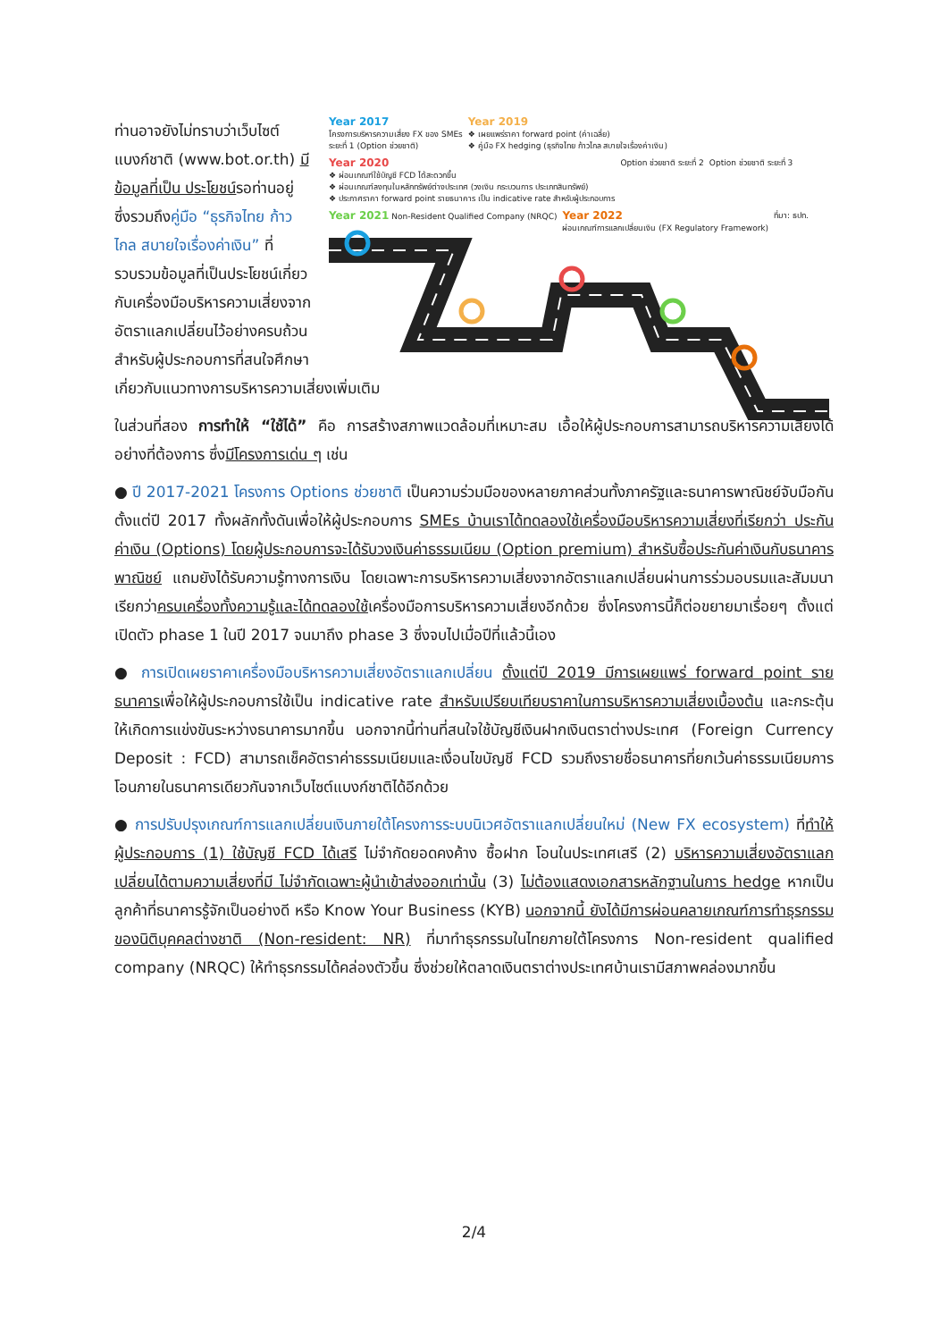ท่านอาจยังไม่ทราบว่าเว็บไซต์แบงก์ชาติ (www.bot.or.th) มีข้อมูลที่เป็น ประโยชน์รอท่านอยู่ ซึ่งรวมถึงคู่มือ “ธุรกิจไทย ก้าวไกล สบายใจเรื่องค่าเงิน” ที่รวบรวมข้อมูลที่เป็นประโยชน์เกี่ยวกับเครื่องมือบริหารความเสี่ยงจากอัตราแลกเปลี่ยนไว้อย่างครบถ้วนสำหรับผู้ประกอบการที่สนใจศึกษา
Year 2017
โครงการบริหารความเสี่ยง FX ของ SMEs
ระยะที่ 1 (Option ช่วยชาติ)
Year 2019
❖ เผยแพร่ราคา forward point (ค่าเฉลี่ย)
❖ คู่มือ FX hedging (ธุรกิจไทย ก้าวไกล สบายใจเรื่องค่าเงิน)
Year 2020
❖ ผ่อนเกณฑ์ใช้บัญชี FCD ได้สะดวกขึ้น
❖ ผ่อนเกณฑ์ลงทุนในหลักทรัพย์ต่างประเทศ (วงเงิน กระบวนการ ประเภทสินทรัพย์)
❖ ประกาศราคา forward point รายธนาคาร เป็น indicative rate สำหรับผู้ประกอบการ
Option ช่วยชาติ ระยะที่ 2
Option ช่วยชาติ ระยะที่ 3
Year 2021 Non-Resident Qualified Company (NRQC)
Year 2022
ผ่อนเกณฑ์การแลกเปลี่ยนเงิน (FX Regulatory Framework)
ที่มา: ธปท.
เกี่ยวกับแนวทางการบริหารความเสี่ยงเพิ่มเติม
ในส่วนที่สอง การทำให้ “ใช้ได้” คือ การสร้างสภาพแวดล้อมที่เหมาะสม เอื้อให้ผู้ประกอบการสามารถบริหารความเสี่ยงได้อย่างที่ต้องการ ซึ่งมีโครงการเด่น ๆ เช่น
● ปี 2017-2021 โครงการ Options ช่วยชาติ เป็นความร่วมมือของหลายภาคส่วนทั้งภาครัฐและธนาคารพาณิชย์จับมือกันตั้งแต่ปี 2017 ทั้งผลักทั้งดันเพื่อให้ผู้ประกอบการ SMEs บ้านเราได้ทดลองใช้เครื่องมือบริหารความเสี่ยงที่เรียกว่า ประกันค่าเงิน (Options) โดยผู้ประกอบการจะได้รับวงเงินค่าธรรมเนียม (Option premium) สำหรับซื้อประกันค่าเงินกับธนาคารพาณิชย์ แถมยังได้รับความรู้ทางการเงิน โดยเฉพาะการบริหารความเสี่ยงจากอัตราแลกเปลี่ยนผ่านการร่วมอบรมและสัมมนา เรียกว่าครบเครื่องทั้งความรู้และได้ทดลองใช้เครื่องมือการบริหารความเสี่ยงอีกด้วย ซึ่งโครงการนี้ก็ต่อขยายมาเรื่อยๆ ตั้งแต่เปิดตัว phase 1 ในปี 2017 จนมาถึง phase 3 ซึ่งจบไปเมื่อปีที่แล้วนี้เอง
● การเปิดเผยราคาเครื่องมือบริหารความเสี่ยงอัตราแลกเปลี่ยน ตั้งแต่ปี 2019 มีการเผยแพร่ forward point รายธนาคารเพื่อให้ผู้ประกอบการใช้เป็น indicative rate สำหรับเปรียบเทียบราคาในการบริหารความเสี่ยงเบื้องต้น และกระตุ้นให้เกิดการแข่งขันระหว่างธนาคารมากขึ้น นอกจากนี้ท่านที่สนใจใช้บัญชีเงินฝากเงินตราต่างประเทศ (Foreign Currency Deposit : FCD) สามารถเช็คอัตราค่าธรรมเนียมและเงื่อนไขบัญชี FCD รวมถึงรายชื่อธนาคารที่ยกเว้นค่าธรรมเนียมการโอนภายในธนาคารเดียวกันจากเว็บไซต์แบงก์ชาติได้อีกด้วย
● การปรับปรุงเกณฑ์การแลกเปลี่ยนเงินภายใต้โครงการระบบนิเวศอัตราแลกเปลี่ยนใหม่ (New FX ecosystem) ที่ทำให้ผู้ประกอบการ (1) ใช้บัญชี FCD ได้เสรี ไม่จำกัดยอดคงค้าง ซื้อฝาก โอนในประเทศเสรี (2) บริหารความเสี่ยงอัตราแลกเปลี่ยนได้ตามความเสี่ยงที่มี ไม่จำกัดเฉพาะผู้นำเข้าส่งออกเท่านั้น (3) ไม่ต้องแสดงเอกสารหลักฐานในการ hedge หากเป็นลูกค้าที่ธนาคารรู้จักเป็นอย่างดี หรือ Know Your Business (KYB) นอกจากนี้ ยังได้มีการผ่อนคลายเกณฑ์การทำธุรกรรมของนิติบุคคลต่างชาติ (Non-resident: NR) ที่มาทำธุรกรรมในไทยภายใต้โครงการ Non-resident qualified company (NRQC) ให้ทำธุรกรรมได้คล่องตัวขึ้น ซึ่งช่วยให้ตลาดเงินตราต่างประเทศบ้านเรามีสภาพคล่องมากขึ้น
2/4